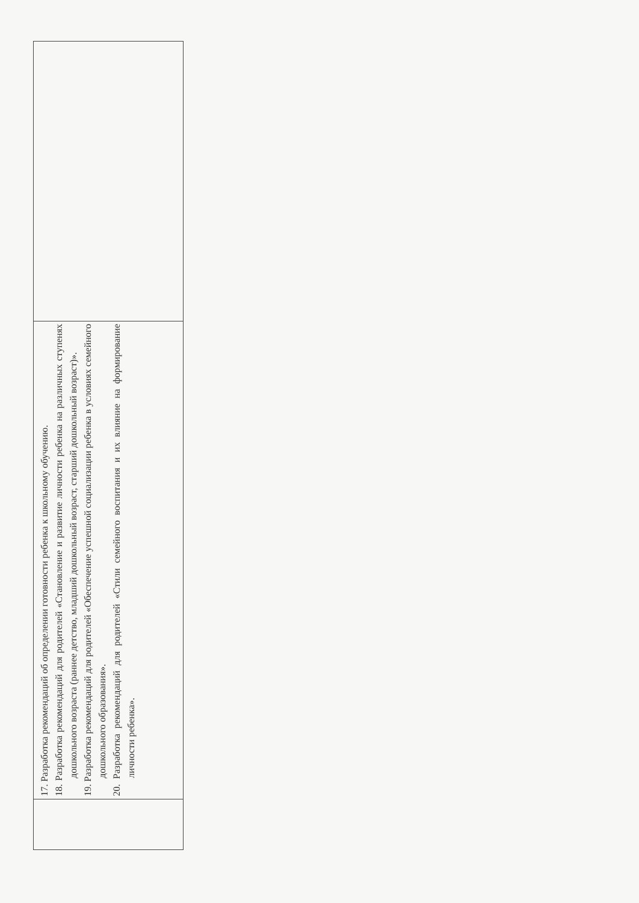| | 17. Разработка рекомендаций об определении готовности ребенка к школьному обучению. 18. Разработка рекомендаций для родителей «Становление и развитие личности ребенка на различных ступенях дошкольного возраста (раннее детство, младший дошкольный возраст, старший дошкольный возраст)». 19. Разработка рекомендаций для родителей «Обеспечение успешной социализации ребенка в условиях семейного дошкольного образования». 20. Разработка рекомендаций для родителей «Стили семейного воспитания и их влияние на формирование личности ребенка». | |